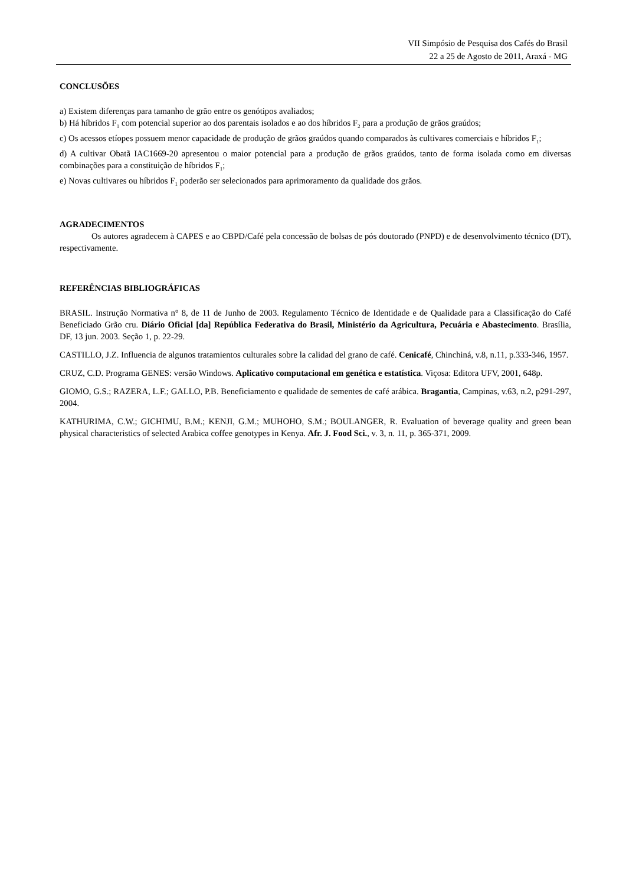VII Simpósio de Pesquisa dos Cafés do Brasil
22 a 25 de Agosto de 2011, Araxá - MG
CONCLUSÕES
a) Existem diferenças para tamanho de grão entre os genótipos avaliados;
b) Há híbridos F<sub>1</sub> com potencial superior ao dos parentais isolados e ao dos híbridos F<sub>2</sub> para a produção de grãos graúdos;
c) Os acessos etíopes possuem menor capacidade de produção de grãos graúdos quando comparados às cultivares comerciais e híbridos F<sub>1</sub>;
d) A cultivar Obatã IAC1669-20 apresentou o maior potencial para a produção de grãos graúdos, tanto de forma isolada como em diversas combinações para a constituição de híbridos F<sub>1</sub>;
e) Novas cultivares ou híbridos F<sub>1</sub> poderão ser selecionados para aprimoramento da qualidade dos grãos.
AGRADECIMENTOS
Os autores agradecem à CAPES e ao CBPD/Café pela concessão de bolsas de pós doutorado (PNPD) e de desenvolvimento técnico (DT), respectivamente.
REFERÊNCIAS BIBLIOGRÁFICAS
BRASIL. Instrução Normativa n° 8, de 11 de Junho de 2003. Regulamento Técnico de Identidade e de Qualidade para a Classificação do Café Beneficiado Grão cru. Diário Oficial [da] República Federativa do Brasil, Ministério da Agricultura, Pecuária e Abastecimento. Brasília, DF, 13 jun. 2003. Seção 1, p. 22-29.
CASTILLO, J.Z. Influencia de algunos tratamientos culturales sobre la calidad del grano de café. Cenicafé, Chinchiná, v.8, n.11, p.333-346, 1957.
CRUZ, C.D. Programa GENES: versão Windows. Aplicativo computacional em genética e estatística. Viçosa: Editora UFV, 2001, 648p.
GIOMO, G.S.; RAZERA, L.F.; GALLO, P.B. Beneficiamento e qualidade de sementes de café arábica. Bragantia, Campinas, v.63, n.2, p291-297, 2004.
KATHURIMA, C.W.; GICHIMU, B.M.; KENJI, G.M.; MUHOHO, S.M.; BOULANGER, R. Evaluation of beverage quality and green bean physical characteristics of selected Arabica coffee genotypes in Kenya. Afr. J. Food Sci., v. 3, n. 11, p. 365-371, 2009.